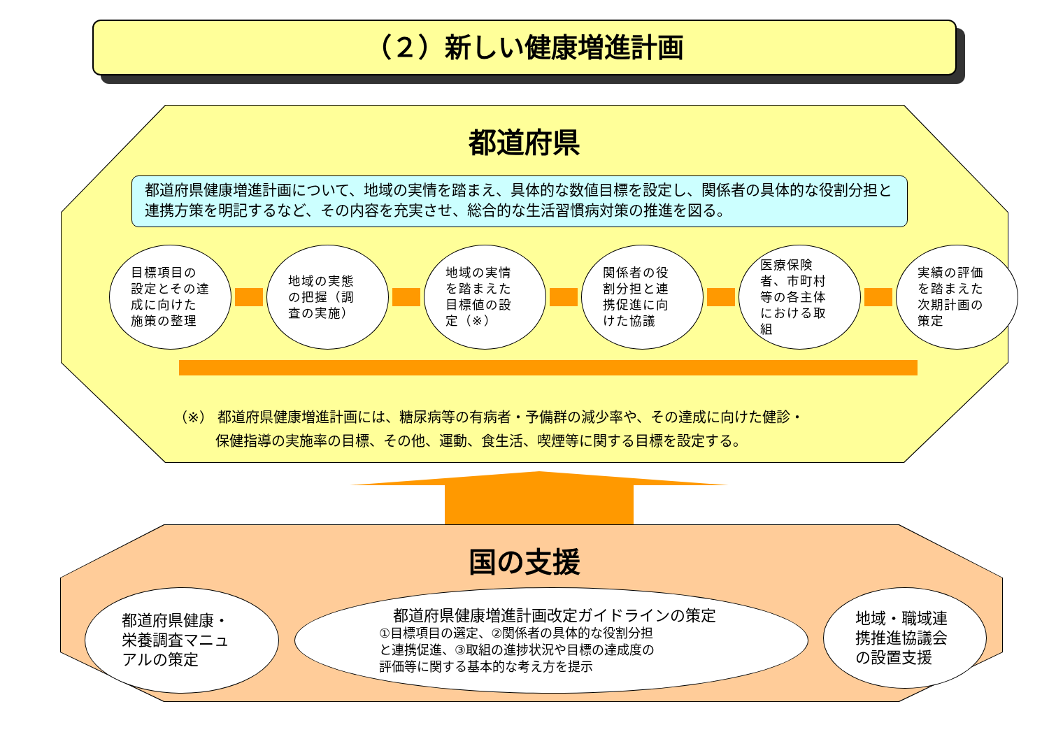（２）新しい健康増進計画
都道府県
都道府県健康増進計画について、地域の実情を踏まえ、具体的な数値目標を設定し、関係者の具体的な役割分担と連携方策を明記するなど、その内容を充実させ、総合的な生活習慣病対策の推進を図る。
目標項目の設定とその達成に向けた施策の整理
地域の実態の把握（調査の実施）
地域の実情を踏まえた目標値の設定（※）
関係者の役割分担と連携促進に向けた協議
医療保険者、市町村等の各主体における取組
実績の評価を踏まえた次期計画の策定
（※） 都道府県健康増進計画には、糖尿病等の有病者・予備群の減少率や、その達成に向けた健診・
　　　保健指導の実施率の目標、その他、運動、食生活、喫煙等に関する目標を設定する。
国の支援
都道府県健康・
栄養調査マニュ
アルの策定
都道府県健康増進計画改定ガイドラインの策定
①目標項目の選定、②関係者の具体的な役割分担
と連携促進、③取組の進捗状況や目標の達成度の
評価等に関する基本的な考え方を提示
地域・職域連
携推進協議会
の設置支援